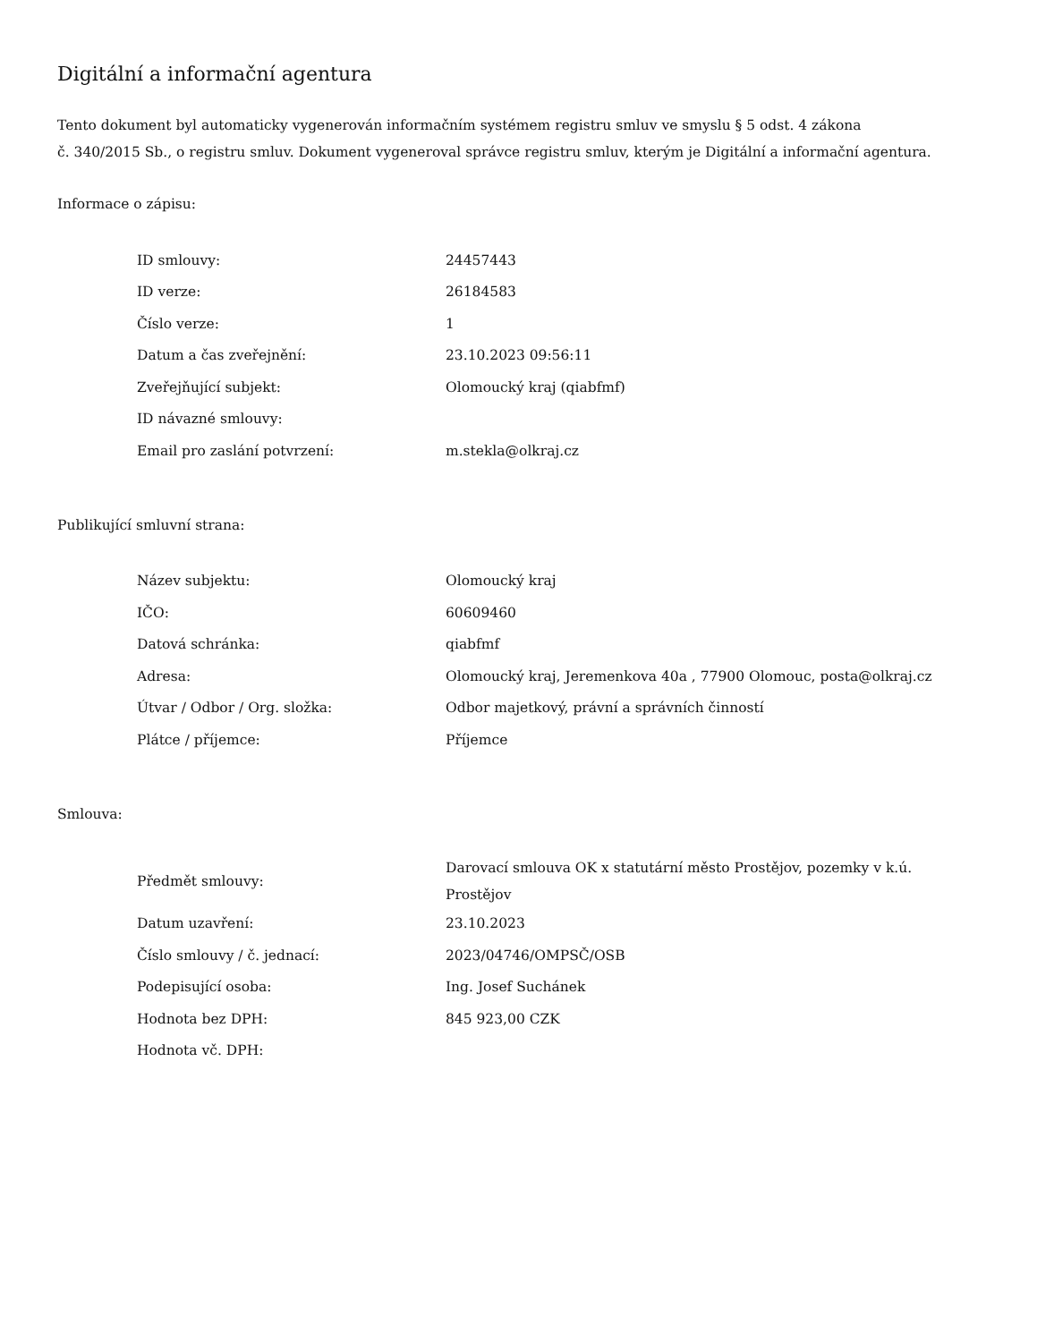Digitální a informační agentura
Tento dokument byl automaticky vygenerován informačním systémem registru smluv ve smyslu § 5 odst. 4 zákona
č. 340/2015 Sb., o registru smluv. Dokument vygeneroval správce registru smluv, kterým je Digitální a informační agentura.
Informace o zápisu:
| ID smlouvy: | 24457443 |
| ID verze: | 26184583 |
| Číslo verze: | 1 |
| Datum a čas zveřejnění: | 23.10.2023 09:56:11 |
| Zveřejňující subjekt: | Olomoucký kraj (qiabfmf) |
| ID návazné smlouvy: | |
| Email pro zaslání potvrzení: | m.stekla@olkraj.cz |
Publikující smluvní strana:
| Název subjektu: | Olomoucký kraj |
| IČO: | 60609460 |
| Datová schránka: | qiabfmf |
| Adresa: | Olomoucký kraj, Jeremenkova 40a , 77900 Olomouc, posta@olkraj.cz |
| Útvar / Odbor / Org. složka: | Odbor majetkový, právní a správních činností |
| Plátce / příjemce: | Příjemce |
Smlouva:
| Předmět smlouvy: | Darovací smlouva OK x statutární město Prostějov, pozemky v k.ú. Prostějov |
| Datum uzavření: | 23.10.2023 |
| Číslo smlouvy / č. jednací: | 2023/04746/OMPSČ/OSB |
| Podepisující osoba: | Ing. Josef Suchánek |
| Hodnota bez DPH: | 845 923,00 CZK |
| Hodnota vč. DPH: | |